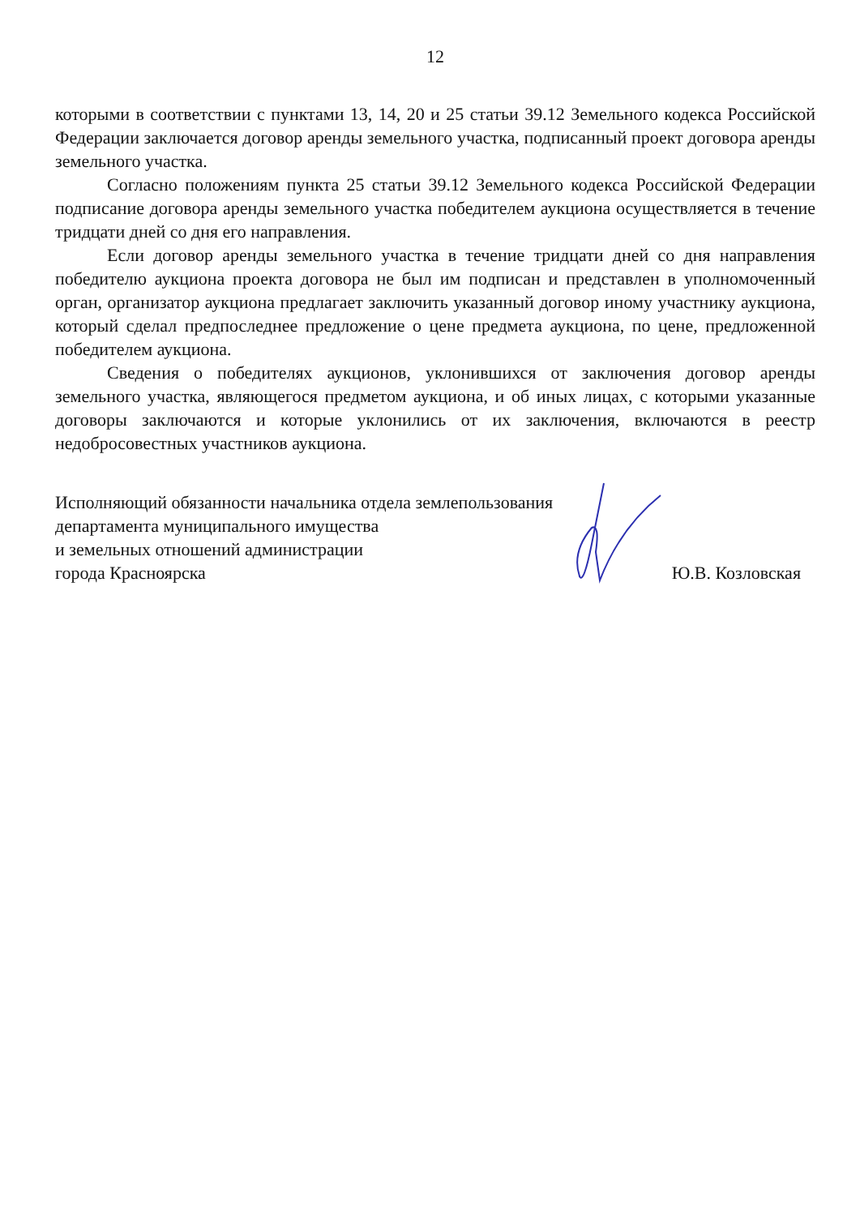12
которыми в соответствии с пунктами 13, 14, 20 и 25 статьи 39.12 Земельного кодекса Российской Федерации заключается договор аренды земельного участка, подписанный проект договора аренды земельного участка.
Согласно положениям пункта 25 статьи 39.12 Земельного кодекса Российской Федерации подписание договора аренды земельного участка победителем аукциона осуществляется в течение тридцати дней со дня его направления.
Если договор аренды земельного участка в течение тридцати дней со дня направления победителю аукциона проекта договора не был им подписан и представлен в уполномоченный орган, организатор аукциона предлагает заключить указанный договор иному участнику аукциона, который сделал предпоследнее предложение о цене предмета аукциона, по цене, предложенной победителем аукциона.
Сведения о победителях аукционов, уклонившихся от заключения договор аренды земельного участка, являющегося предметом аукциона, и об иных лицах, с которыми указанные договоры заключаются и которые уклонились от их заключения, включаются в реестр недобросовестных участников аукциона.
Исполняющий обязанности начальника отдела землепользования
департамента муниципального имущества
и земельных отношений администрации
города Красноярска
Ю.В. Козловская